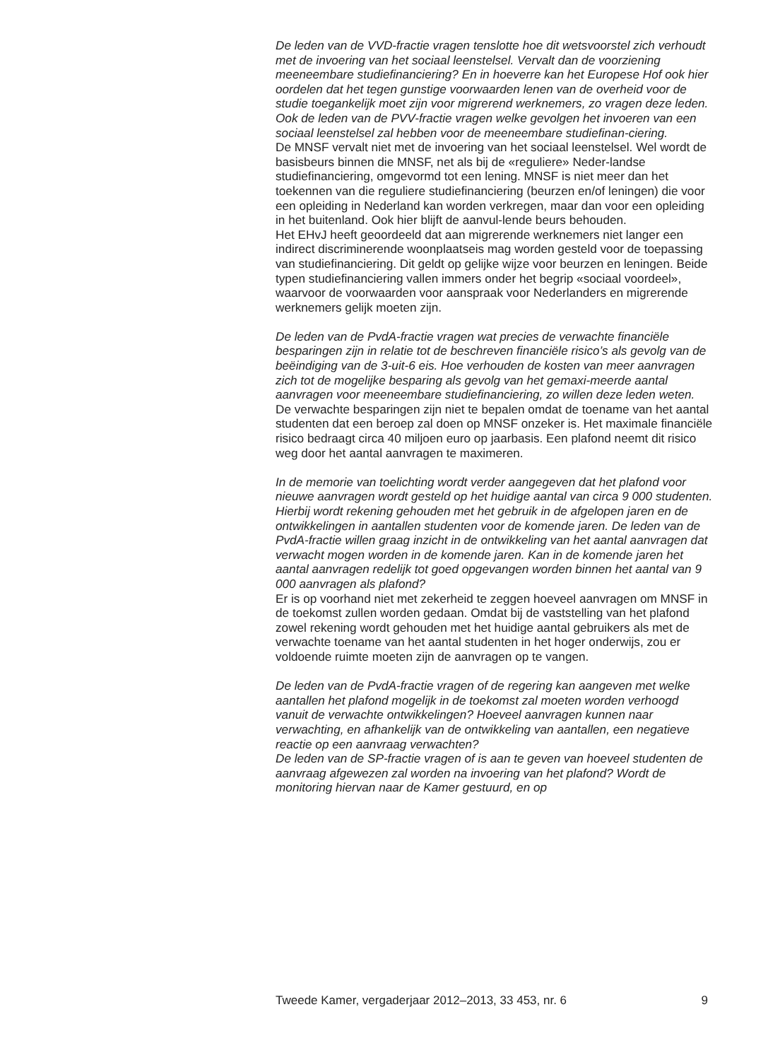De leden van de VVD-fractie vragen tenslotte hoe dit wetsvoorstel zich verhoudt met de invoering van het sociaal leenstelsel. Vervalt dan de voorziening meeneembare studiefinanciering? En in hoeverre kan het Europese Hof ook hier oordelen dat het tegen gunstige voorwaarden lenen van de overheid voor de studie toegankelijk moet zijn voor migrerend werknemers, zo vragen deze leden.
Ook de leden van de PVV-fractie vragen welke gevolgen het invoeren van een sociaal leenstelsel zal hebben voor de meeneembare studiefinan-ciering.
De MNSF vervalt niet met de invoering van het sociaal leenstelsel. Wel wordt de basisbeurs binnen die MNSF, net als bij de «reguliere» Neder-landse studiefinanciering, omgevormd tot een lening. MNSF is niet meer dan het toekennen van die reguliere studiefinanciering (beurzen en/of leningen) die voor een opleiding in Nederland kan worden verkregen, maar dan voor een opleiding in het buitenland. Ook hier blijft de aanvul-lende beurs behouden.
Het EHvJ heeft geoordeeld dat aan migrerende werknemers niet langer een indirect discriminerende woonplaatseis mag worden gesteld voor de toepassing van studiefinanciering. Dit geldt op gelijke wijze voor beurzen en leningen. Beide typen studiefinanciering vallen immers onder het begrip «sociaal voordeel», waarvoor de voorwaarden voor aanspraak voor Nederlanders en migrerende werknemers gelijk moeten zijn.
De leden van de PvdA-fractie vragen wat precies de verwachte financiële besparingen zijn in relatie tot de beschreven financiële risico’s als gevolg van de beëindiging van de 3-uit-6 eis. Hoe verhouden de kosten van meer aanvragen zich tot de mogelijke besparing als gevolg van het gemaxi-meerde aantal aanvragen voor meeneembare studiefinanciering, zo willen deze leden weten.
De verwachte besparingen zijn niet te bepalen omdat de toename van het aantal studenten dat een beroep zal doen op MNSF onzeker is. Het maximale financiële risico bedraagt circa 40 miljoen euro op jaarbasis. Een plafond neemt dit risico weg door het aantal aanvragen te maximeren.
In de memorie van toelichting wordt verder aangegeven dat het plafond voor nieuwe aanvragen wordt gesteld op het huidige aantal van circa 9 000 studenten. Hierbij wordt rekening gehouden met het gebruik in de afgelopen jaren en de ontwikkelingen in aantallen studenten voor de komende jaren. De leden van de PvdA-fractie willen graag inzicht in de ontwikkeling van het aantal aanvragen dat verwacht mogen worden in de komende jaren. Kan in de komende jaren het aantal aanvragen redelijk tot goed opgevangen worden binnen het aantal van 9 000 aanvragen als plafond?
Er is op voorhand niet met zekerheid te zeggen hoeveel aanvragen om MNSF in de toekomst zullen worden gedaan. Omdat bij de vaststelling van het plafond zowel rekening wordt gehouden met het huidige aantal gebruikers als met de verwachte toename van het aantal studenten in het hoger onderwijs, zou er voldoende ruimte moeten zijn de aanvragen op te vangen.
De leden van de PvdA-fractie vragen of de regering kan aangeven met welke aantallen het plafond mogelijk in de toekomst zal moeten worden verhoogd vanuit de verwachte ontwikkelingen? Hoeveel aanvragen kunnen naar verwachting, en afhankelijk van de ontwikkeling van aantallen, een negatieve reactie op een aanvraag verwachten?
De leden van de SP-fractie vragen of is aan te geven van hoeveel studenten de aanvraag afgewezen zal worden na invoering van het plafond? Wordt de monitoring hiervan naar de Kamer gestuurd, en op
Tweede Kamer, vergaderjaar 2012–2013, 33 453, nr. 6 9